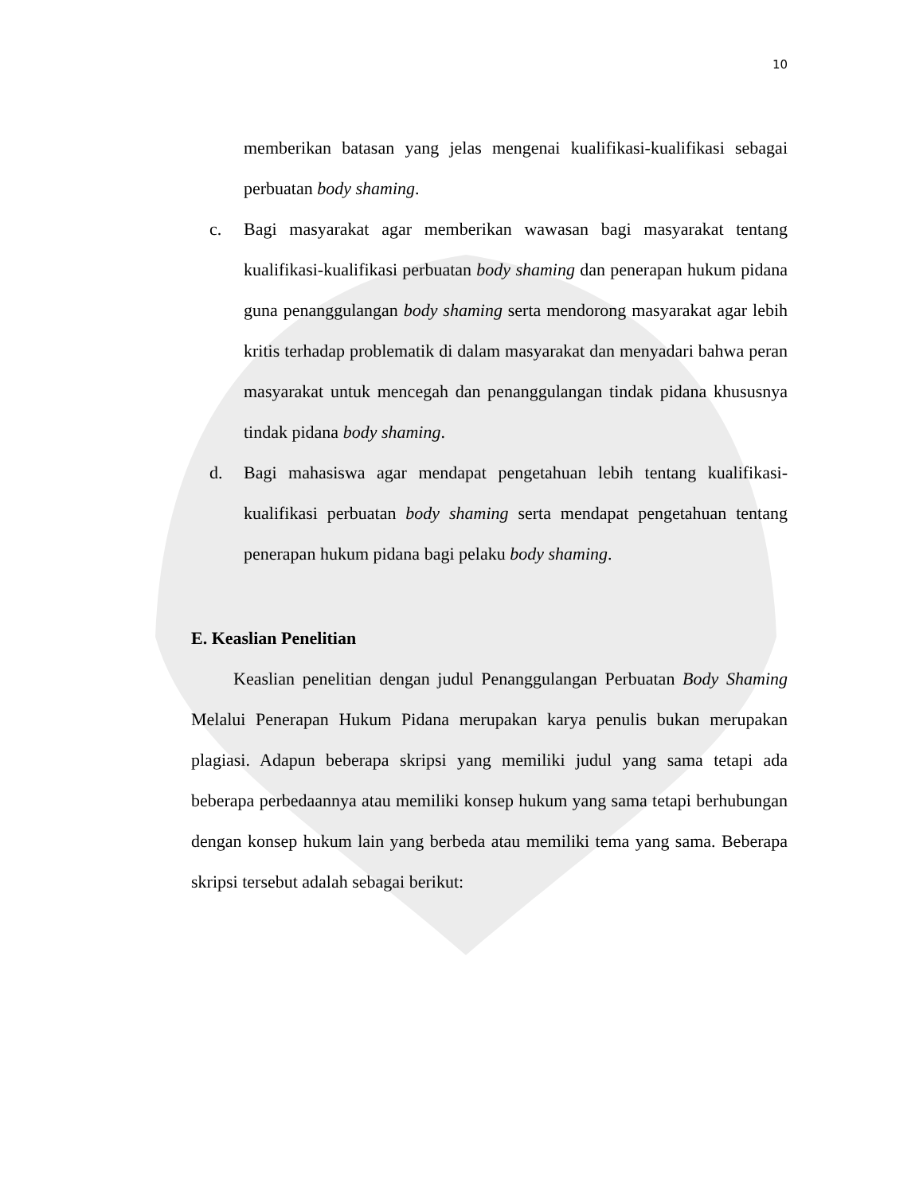10
memberikan batasan yang jelas mengenai kualifikasi-kualifikasi sebagai perbuatan body shaming.
c. Bagi masyarakat agar memberikan wawasan bagi masyarakat tentang kualifikasi-kualifikasi perbuatan body shaming dan penerapan hukum pidana guna penanggulangan body shaming serta mendorong masyarakat agar lebih kritis terhadap problematik di dalam masyarakat dan menyadari bahwa peran masyarakat untuk mencegah dan penanggulangan tindak pidana khususnya tindak pidana body shaming.
d. Bagi mahasiswa agar mendapat pengetahuan lebih tentang kualifikasi-kualifikasi perbuatan body shaming serta mendapat pengetahuan tentang penerapan hukum pidana bagi pelaku body shaming.
E. Keaslian Penelitian
Keaslian penelitian dengan judul Penanggulangan Perbuatan Body Shaming Melalui Penerapan Hukum Pidana merupakan karya penulis bukan merupakan plagiasi. Adapun beberapa skripsi yang memiliki judul yang sama tetapi ada beberapa perbedaannya atau memiliki konsep hukum yang sama tetapi berhubungan dengan konsep hukum lain yang berbeda atau memiliki tema yang sama. Beberapa skripsi tersebut adalah sebagai berikut: